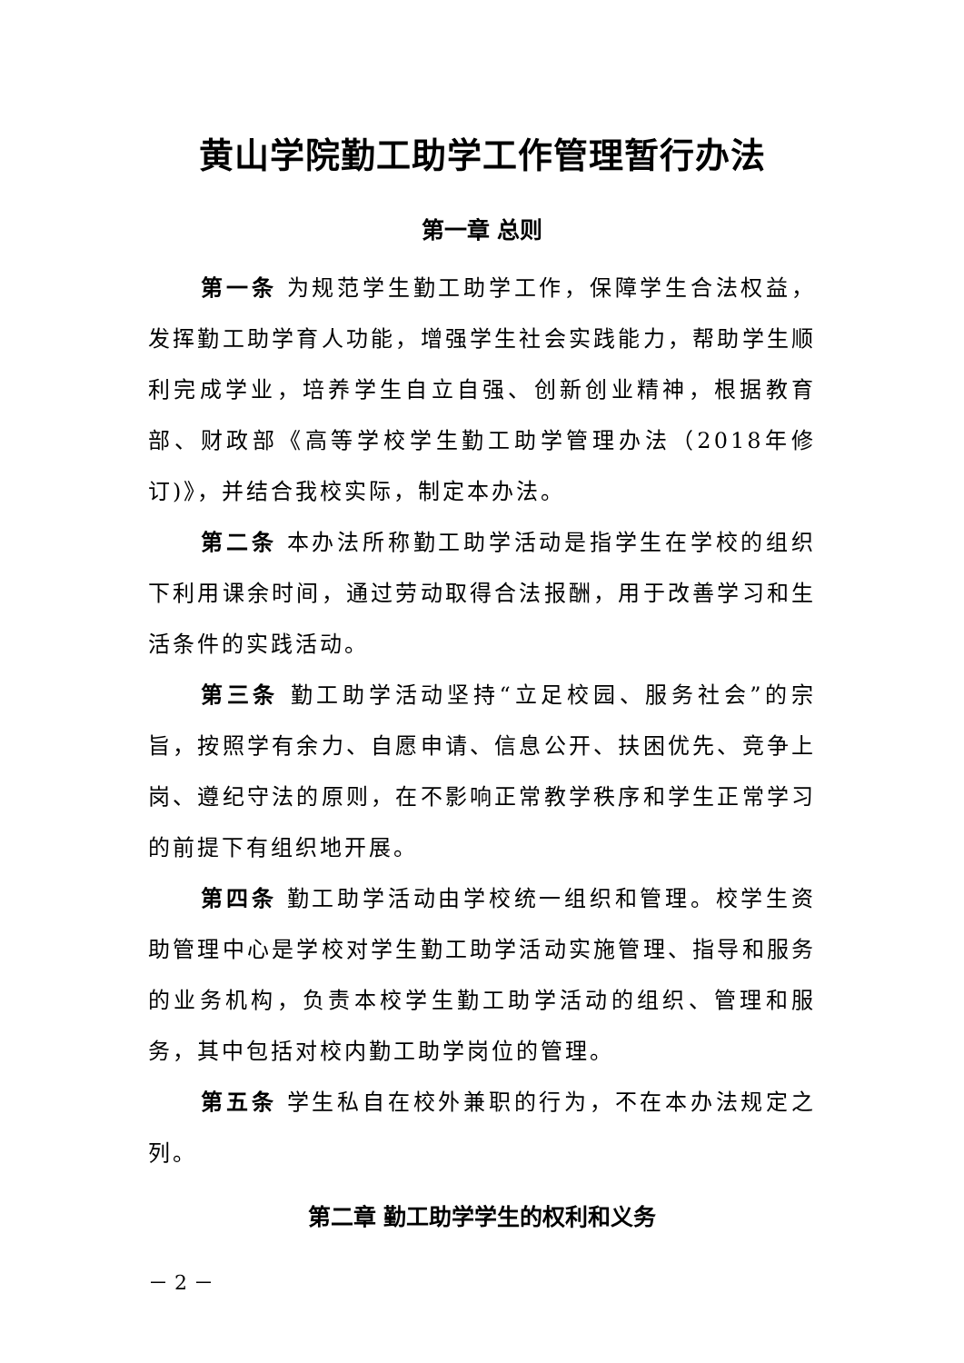黄山学院勤工助学工作管理暂行办法
第一章 总则
第一条 为规范学生勤工助学工作，保障学生合法权益，发挥勤工助学育人功能，增强学生社会实践能力，帮助学生顺利完成学业，培养学生自立自强、创新创业精神，根据教育部、财政部《高等学校学生勤工助学管理办法（2018年修订)》，并结合我校实际，制定本办法。
第二条 本办法所称勤工助学活动是指学生在学校的组织下利用课余时间，通过劳动取得合法报酬，用于改善学习和生活条件的实践活动。
第三条 勤工助学活动坚持“立足校园、服务社会”的宗旨，按照学有余力、自愿申请、信息公开、扶困优先、竞争上岗、遵纪守法的原则，在不影响正常教学秩序和学生正常学习的前提下有组织地开展。
第四条 勤工助学活动由学校统一组织和管理。校学生资助管理中心是学校对学生勤工助学活动实施管理、指导和服务的业务机构，负责本校学生勤工助学活动的组织、管理和服务，其中包括对校内勤工助学岗位的管理。
第五条 学生私自在校外兼职的行为，不在本办法规定之列。
第二章 勤工助学学生的权利和义务
－ 2 －